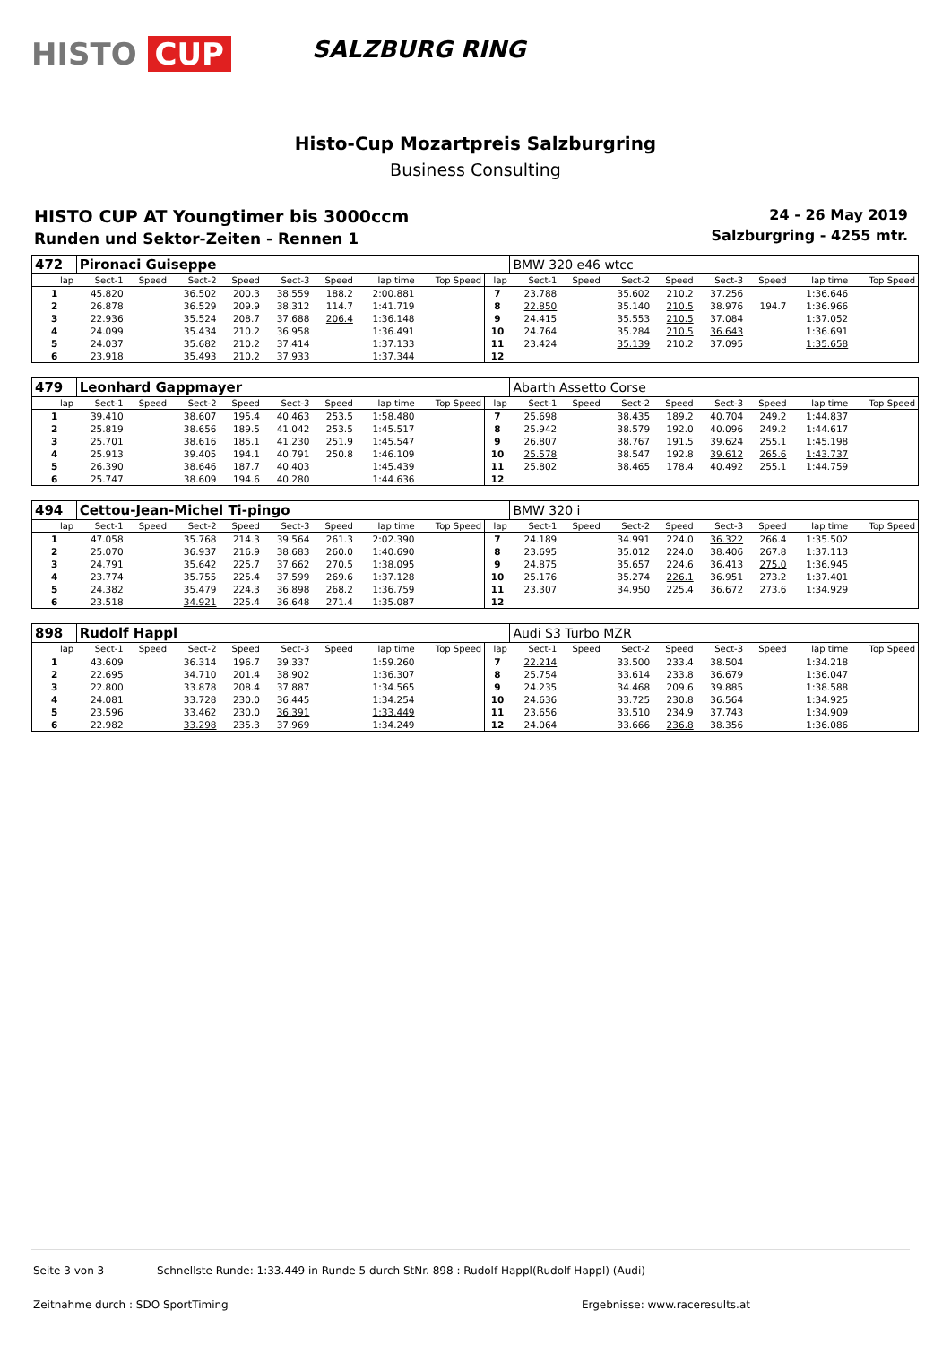HISTO CUP
SALZBURG RING
Histo-Cup Mozartpreis Salzburgring
Business Consulting
HISTO CUP AT Youngtimer bis 3000ccm
Runden und Sektor-Zeiten - Rennen 1
24 - 26 May 2019
Salzburgring - 4255 mtr.
| 472 | Pironaci Guiseppe | | | | | | | | | BMW 320 e46 wtcc | | | | | | | |
| lap | Sect-1 | Speed | Sect-2 | Speed | Sect-3 | Speed | lap time | Top Speed | lap | Sect-1 | Speed | Sect-2 | Speed | Sect-3 | Speed | lap time | Top Speed |
| 1 | 45.820 | | 36.502 | 200.3 | 38.559 | 188.2 | 2:00.881 | | 7 | 23.788 | | 35.602 | 210.2 | 37.256 | | 1:36.646 | |
| 2 | 26.878 | | 36.529 | 209.9 | 38.312 | 114.7 | 1:41.719 | | 8 | 22.850 | | 35.140 | 210.5 | 38.976 | 194.7 | 1:36.966 | |
| 3 | 22.936 | | 35.524 | 208.7 | 37.688 | 206.4 | 1:36.148 | | 9 | 24.415 | | 35.553 | 210.5 | 37.084 | | 1:37.052 | |
| 4 | 24.099 | | 35.434 | 210.2 | 36.958 | | 1:36.491 | | 10 | 24.764 | | 35.284 | 210.5 | 36.643 | | 1:36.691 | |
| 5 | 24.037 | | 35.682 | 210.2 | 37.414 | | 1:37.133 | | 11 | 23.424 | | 35.139 | 210.2 | 37.095 | | 1:35.658 | |
| 6 | 23.918 | | 35.493 | 210.2 | 37.933 | | 1:37.344 | | 12 | | | | | | | | |
| 479 | Leonhard Gappmayer | | | | | | | | | Abarth Assetto Corse | | | | | | | |
| lap | Sect-1 | Speed | Sect-2 | Speed | Sect-3 | Speed | lap time | Top Speed | lap | Sect-1 | Speed | Sect-2 | Speed | Sect-3 | Speed | lap time | Top Speed |
| 1 | 39.410 | | 38.607 | 195.4 | 40.463 | 253.5 | 1:58.480 | | 7 | 25.698 | | 38.435 | 189.2 | 40.704 | 249.2 | 1:44.837 | |
| 2 | 25.819 | | 38.656 | 189.5 | 41.042 | 253.5 | 1:45.517 | | 8 | 25.942 | | 38.579 | 192.0 | 40.096 | 249.2 | 1:44.617 | |
| 3 | 25.701 | | 38.616 | 185.1 | 41.230 | 251.9 | 1:45.547 | | 9 | 26.807 | | 38.767 | 191.5 | 39.624 | 255.1 | 1:45.198 | |
| 4 | 25.913 | | 39.405 | 194.1 | 40.791 | 250.8 | 1:46.109 | | 10 | 25.578 | | 38.547 | 192.8 | 39.612 | 265.6 | 1:43.737 | |
| 5 | 26.390 | | 38.646 | 187.7 | 40.403 | | 1:45.439 | | 11 | 25.802 | | 38.465 | 178.4 | 40.492 | 255.1 | 1:44.759 | |
| 6 | 25.747 | | 38.609 | 194.6 | 40.280 | | 1:44.636 | | 12 | | | | | | | | |
| 494 | Cettou-Jean-Michel Ti-pingo | | | | | | | | | BMW 320 i | | | | | | | |
| lap | Sect-1 | Speed | Sect-2 | Speed | Sect-3 | Speed | lap time | Top Speed | lap | Sect-1 | Speed | Sect-2 | Speed | Sect-3 | Speed | lap time | Top Speed |
| 1 | 47.058 | | 35.768 | 214.3 | 39.564 | 261.3 | 2:02.390 | | 7 | 24.189 | | 34.991 | 224.0 | 36.322 | 266.4 | 1:35.502 | |
| 2 | 25.070 | | 36.937 | 216.9 | 38.683 | 260.0 | 1:40.690 | | 8 | 23.695 | | 35.012 | 224.0 | 38.406 | 267.8 | 1:37.113 | |
| 3 | 24.791 | | 35.642 | 225.7 | 37.662 | 270.5 | 1:38.095 | | 9 | 24.875 | | 35.657 | 224.6 | 36.413 | 275.0 | 1:36.945 | |
| 4 | 23.774 | | 35.755 | 225.4 | 37.599 | 269.6 | 1:37.128 | | 10 | 25.176 | | 35.274 | 226.1 | 36.951 | 273.2 | 1:37.401 | |
| 5 | 24.382 | | 35.479 | 224.3 | 36.898 | 268.2 | 1:36.759 | | 11 | 23.307 | | 34.950 | 225.4 | 36.672 | 273.6 | 1:34.929 | |
| 6 | 23.518 | | 34.921 | 225.4 | 36.648 | 271.4 | 1:35.087 | | 12 | | | | | | | | |
| 898 | Rudolf Happl | | | | | | | | | Audi S3 Turbo MZR | | | | | | | |
| lap | Sect-1 | Speed | Sect-2 | Speed | Sect-3 | Speed | lap time | Top Speed | lap | Sect-1 | Speed | Sect-2 | Speed | Sect-3 | Speed | lap time | Top Speed |
| 1 | 43.609 | | 36.314 | 196.7 | 39.337 | | 1:59.260 | | 7 | 22.214 | | 33.500 | 233.4 | 38.504 | | 1:34.218 | |
| 2 | 22.695 | | 34.710 | 201.4 | 38.902 | | 1:36.307 | | 8 | 25.754 | | 33.614 | 233.8 | 36.679 | | 1:36.047 | |
| 3 | 22.800 | | 33.878 | 208.4 | 37.887 | | 1:34.565 | | 9 | 24.235 | | 34.468 | 209.6 | 39.885 | | 1:38.588 | |
| 4 | 24.081 | | 33.728 | 230.0 | 36.445 | | 1:34.254 | | 10 | 24.636 | | 33.725 | 230.8 | 36.564 | | 1:34.925 | |
| 5 | 23.596 | | 33.462 | 230.0 | 36.391 | | 1:33.449 | | 11 | 23.656 | | 33.510 | 234.9 | 37.743 | | 1:34.909 | |
| 6 | 22.982 | | 33.298 | 235.3 | 37.969 | | 1:34.249 | | 12 | 24.064 | | 33.666 | 236.8 | 38.356 | | 1:36.086 | |
Seite 3 von 3 Schnellste Runde: 1:33.449 in Runde 5 durch StNr. 898 : Rudolf Happl(Rudolf Happl) (Audi)
Zeitnahme durch : SDO SportTiming Ergebnisse: www.raceresults.at